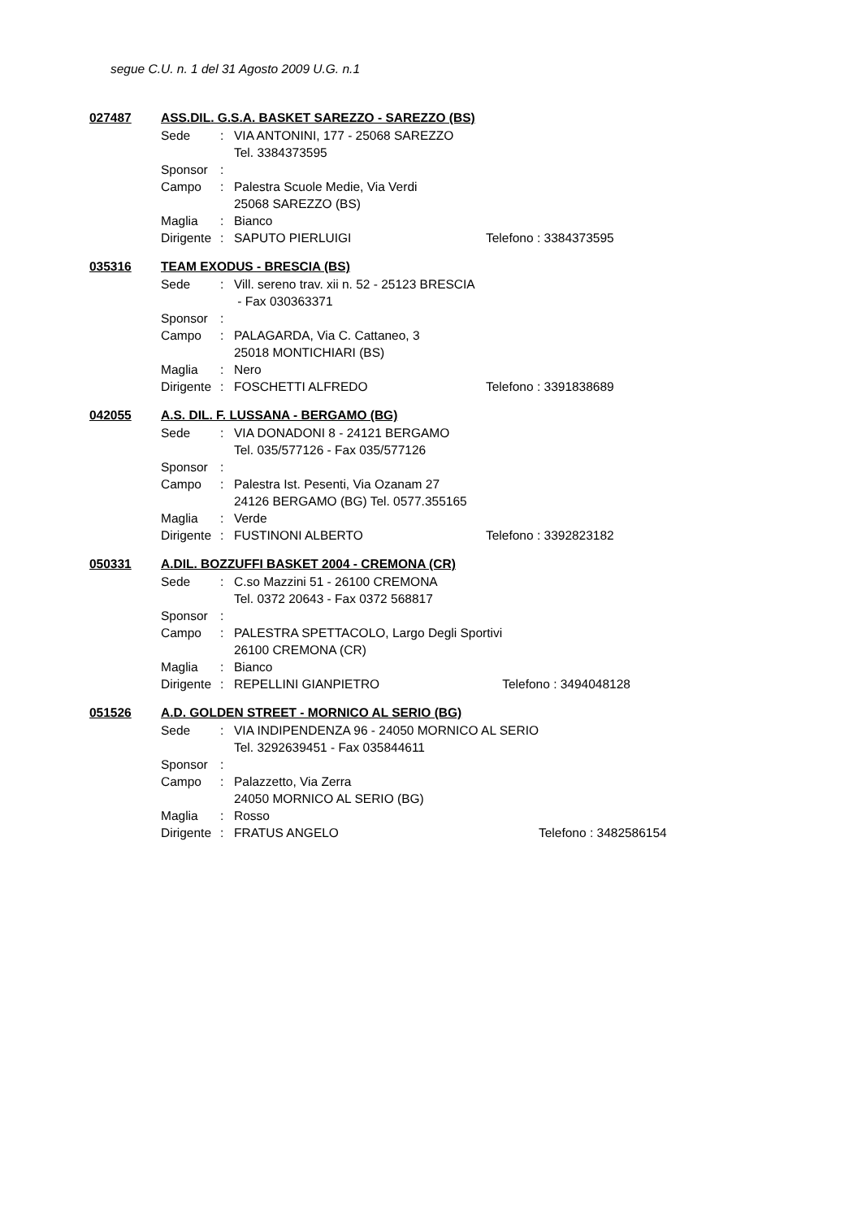segue C.U. n. 1 del 31 Agosto 2009 U.G. n.1
027487 ASS.DIL. G.S.A. BASKET SAREZZO - SAREZZO (BS)
| Sede | : | VIA ANTONINI, 177 - 25068 SAREZZO | |
| | | Tel. 3384373595 | |
| Sponsor | : | | |
| Campo | : | Palestra Scuole Medie, Via Verdi | |
| | | 25068 SAREZZO (BS) | |
| Maglia | : | Bianco | |
| Dirigente | : | SAPUTO PIERLUIGI | Telefono : 3384373595 |
035316 TEAM EXODUS - BRESCIA (BS)
| Sede | : | Vill. sereno trav. xii n. 52 - 25123 BRESCIA | |
| | | - Fax 030363371 | |
| Sponsor | : | | |
| Campo | : | PALAGARDA, Via C. Cattaneo, 3 | |
| | | 25018 MONTICHIARI (BS) | |
| Maglia | : | Nero | |
| Dirigente | : | FOSCHETTI ALFREDO | Telefono : 3391838689 |
042055 A.S. DIL. F. LUSSANA - BERGAMO (BG)
| Sede | : | VIA DONADONI 8 - 24121 BERGAMO | |
| | | Tel. 035/577126 - Fax 035/577126 | |
| Sponsor | : | | |
| Campo | : | Palestra Ist. Pesenti, Via Ozanam 27 | |
| | | 24126 BERGAMO (BG) Tel. 0577.355165 | |
| Maglia | : | Verde | |
| Dirigente | : | FUSTINONI ALBERTO | Telefono : 3392823182 |
050331 A.DIL. BOZZUFFI BASKET 2004 - CREMONA (CR)
| Sede | : | C.so Mazzini 51 - 26100 CREMONA | |
| | | Tel. 0372 20643 - Fax 0372 568817 | |
| Sponsor | : | | |
| Campo | : | PALESTRA SPETTACOLO, Largo Degli Sportivi | |
| | | 26100 CREMONA (CR) | |
| Maglia | : | Bianco | |
| Dirigente | : | REPELLINI GIANPIETRO | Telefono : 3494048128 |
051526 A.D. GOLDEN STREET - MORNICO AL SERIO (BG)
| Sede | : | VIA INDIPENDENZA 96 - 24050 MORNICO AL SERIO | |
| | | Tel. 3292639451 - Fax 035844611 | |
| Sponsor | : | | |
| Campo | : | Palazzetto, Via Zerra | |
| | | 24050 MORNICO AL SERIO (BG) | |
| Maglia | : | Rosso | |
| Dirigente | : | FRATUS ANGELO | Telefono : 3482586154 |